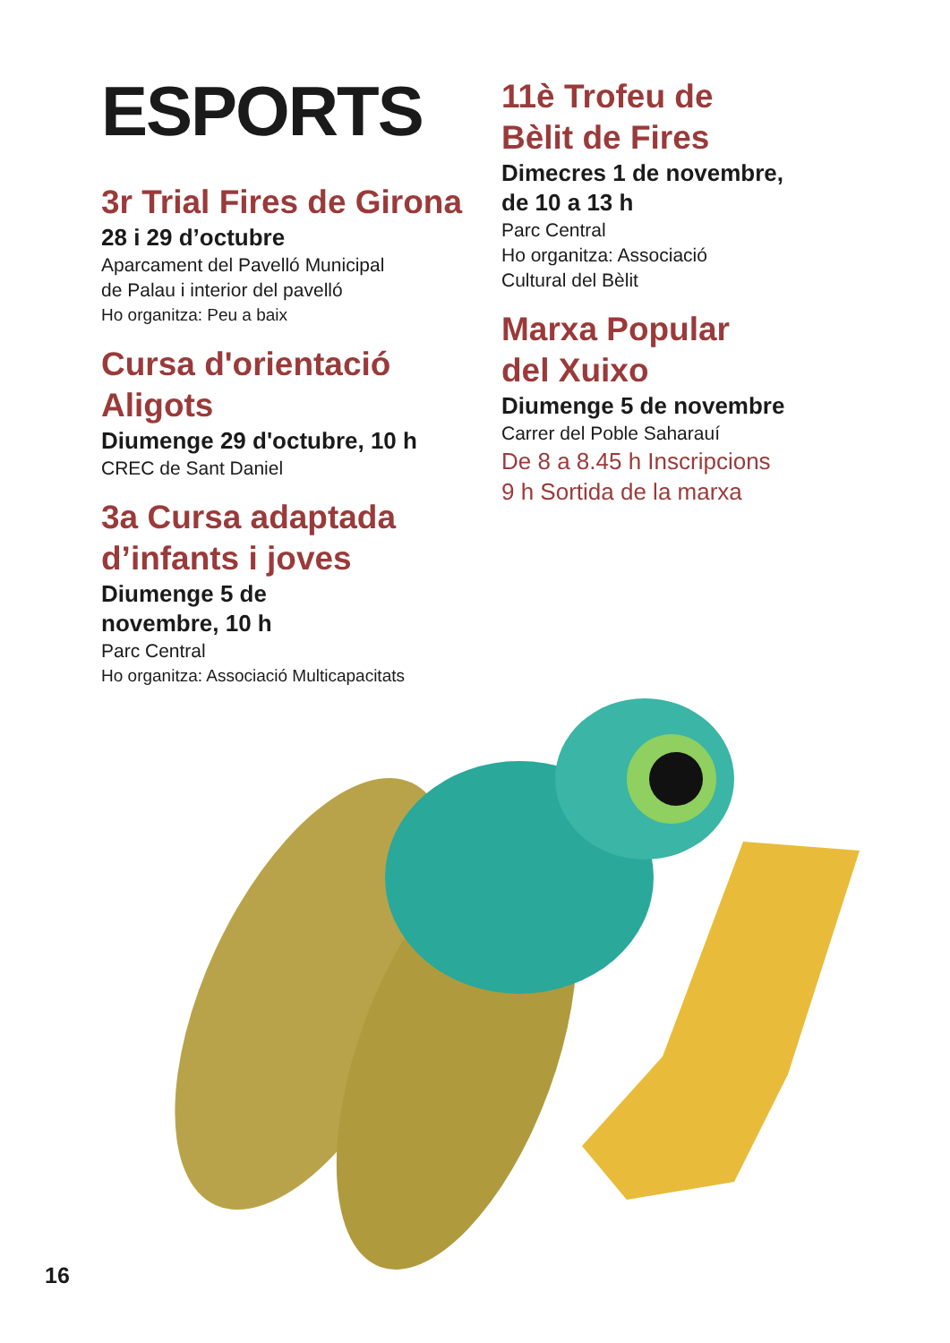ESPORTS
3r Trial Fires de Girona
28 i 29 d’octubre
Aparcament del Pavelló Municipal
de Palau i interior del pavelló
Ho organitza: Peu a baix
Cursa d'orientació
Aligots
Diumenge 29 d'octubre, 10 h
CREC de Sant Daniel
3a Cursa adaptada
d’infants i joves
Diumenge 5 de
novembre, 10 h
Parc Central
Ho organitza: Associació Multicapacitats
11è Trofeu de
Bèlit de Fires
Dimecres 1 de novembre,
de 10 a 13 h
Parc Central
Ho organitza: Associació
Cultural del Bèlit
Marxa Popular
del Xuixo
Diumenge 5 de novembre
Carrer del Poble Saharauí
De 8 a 8.45 h Inscripcions
9 h Sortida de la marxa
16